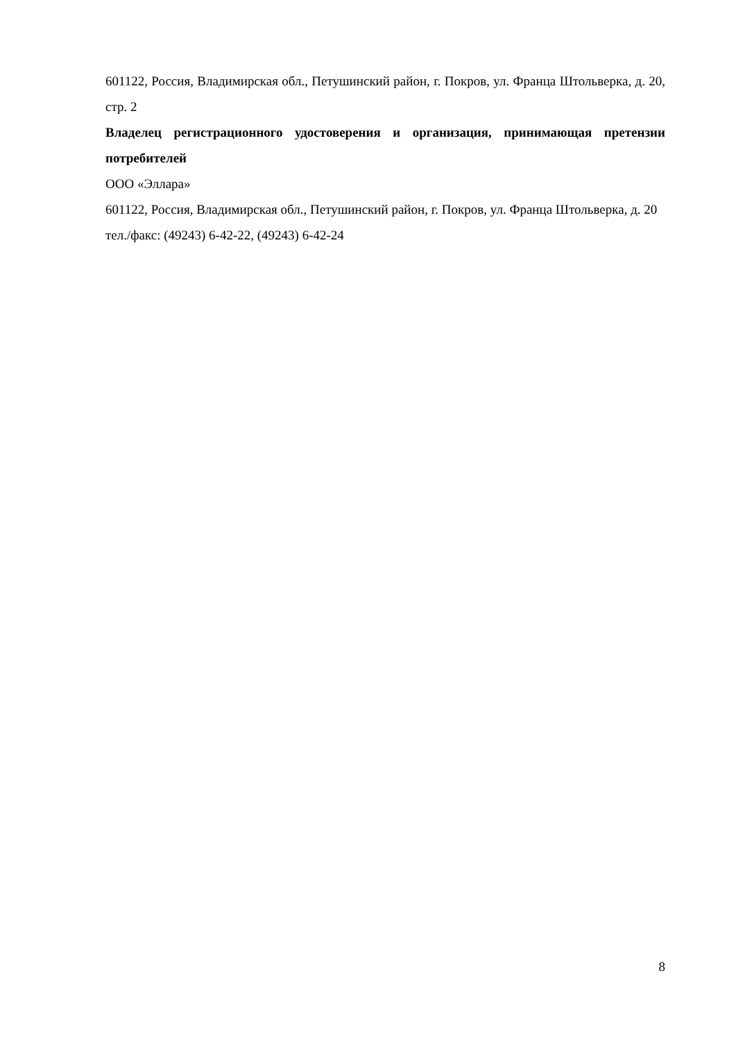601122, Россия, Владимирская обл., Петушинский район, г. Покров, ул. Франца Штольверка, д. 20, стр. 2
Владелец регистрационного удостоверения и организация, принимающая претензии потребителей
ООО «Эллара»
601122, Россия, Владимирская обл., Петушинский район, г. Покров, ул. Франца Штольверка, д. 20
тел./факс: (49243) 6-42-22, (49243) 6-42-24
8